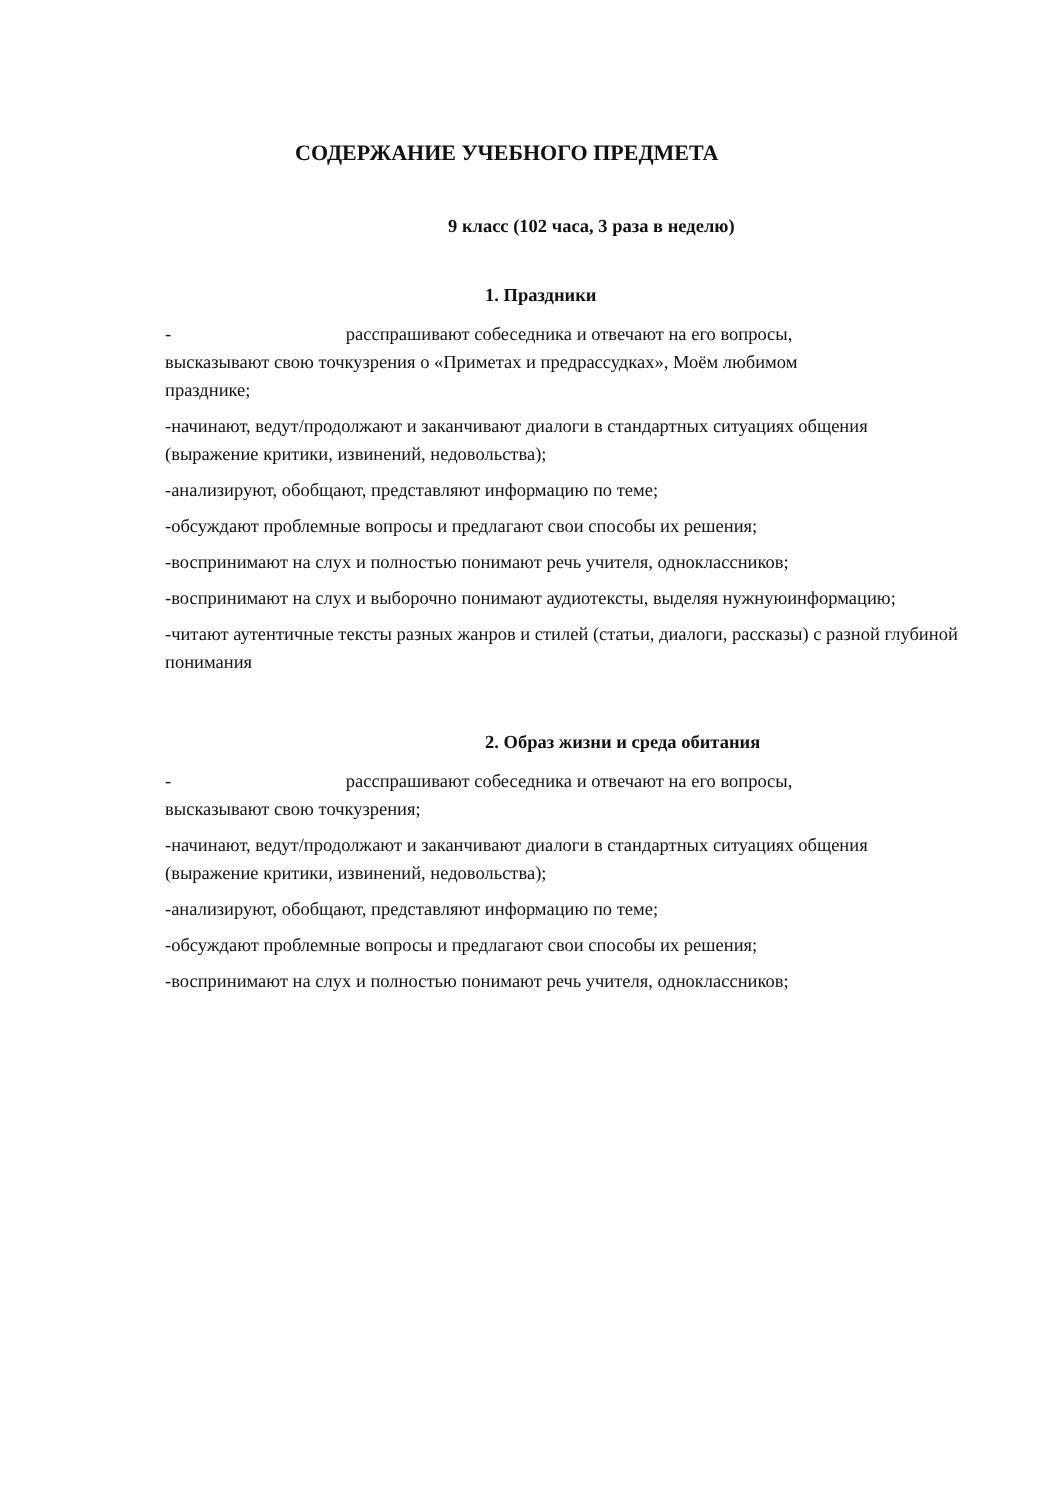СОДЕРЖАНИЕ УЧЕБНОГО ПРЕДМЕТА
9 класс (102 часа, 3 раза в неделю)
1. Праздники
- расспрашивают собеседника и отвечают на его вопросы, высказывают свою точкузрения о «Приметах и предрассудках», Моём любимом празднике;
-начинают, ведут/продолжают и заканчивают диалоги в стандартных ситуациях общения (выражение критики, извинений, недовольства);
-анализируют, обобщают, представляют информацию по теме;
-обсуждают проблемные вопросы и предлагают свои способы их решения;
-воспринимают на слух и полностью понимают речь учителя, одноклассников;
-воспринимают на слух и выборочно понимают аудиотексты, выделяя нужнуюинформацию;
-читают аутентичные тексты разных жанров и стилей (статьи, диалоги, рассказы) с разной глубиной понимания
2. Образ жизни и среда обитания
- расспрашивают собеседника и отвечают на его вопросы, высказывают свою точкузрения;
-начинают, ведут/продолжают и заканчивают диалоги в стандартных ситуациях общения (выражение критики, извинений, недовольства);
-анализируют, обобщают, представляют информацию по теме;
-обсуждают проблемные вопросы и предлагают свои способы их решения;
-воспринимают на слух и полностью понимают речь учителя, одноклассников;